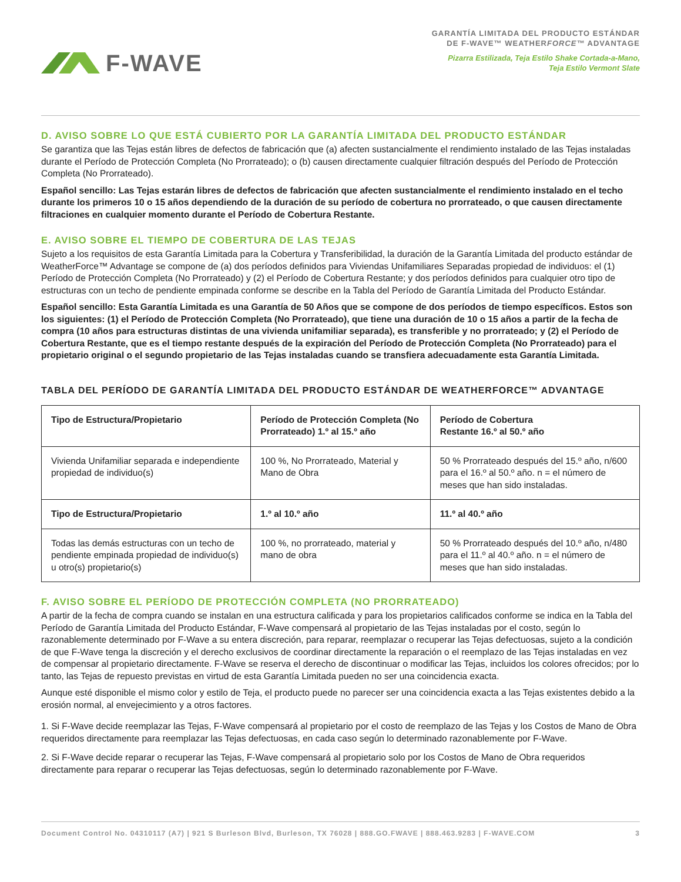F-WAVE
GARANTÍA LIMITADA DEL PRODUCTO ESTÁNDAR
DE F-WAVE™ WEATHERFORCE™ ADVANTAGE
Pizarra Estilizada, Teja Estilo Shake Cortada-a-Mano,
Teja Estilo Vermont Slate
D. AVISO SOBRE LO QUE ESTÁ CUBIERTO POR LA GARANTÍA LIMITADA DEL PRODUCTO ESTÁNDAR
Se garantiza que las Tejas están libres de defectos de fabricación que (a) afecten sustancialmente el rendimiento instalado de las Tejas instaladas durante el Período de Protección Completa (No Prorrateado); o (b) causen directamente cualquier filtración después del Período de Protección Completa (No Prorrateado).
Español sencillo: Las Tejas estarán libres de defectos de fabricación que afecten sustancialmente el rendimiento instalado en el techo durante los primeros 10 o 15 años dependiendo de la duración de su período de cobertura no prorrateado, o que causen directamente filtraciones en cualquier momento durante el Período de Cobertura Restante.
E. AVISO SOBRE EL TIEMPO DE COBERTURA DE LAS TEJAS
Sujeto a los requisitos de esta Garantía Limitada para la Cobertura y Transferibilidad, la duración de la Garantía Limitada del producto estándar de WeatherForce™ Advantage se compone de (a) dos períodos definidos para Viviendas Unifamiliares Separadas propiedad de individuos: el (1) Período de Protección Completa (No Prorrateado) y (2) el Período de Cobertura Restante; y dos períodos definidos para cualquier otro tipo de estructuras con un techo de pendiente empinada conforme se describe en la Tabla del Período de Garantía Limitada del Producto Estándar.
Español sencillo: Esta Garantía Limitada es una Garantía de 50 Años que se compone de dos períodos de tiempo específicos. Estos son los siguientes: (1) el Período de Protección Completa (No Prorrateado), que tiene una duración de 10 o 15 años a partir de la fecha de compra (10 años para estructuras distintas de una vivienda unifamiliar separada), es transferible y no prorrateado; y (2) el Período de Cobertura Restante, que es el tiempo restante después de la expiración del Período de Protección Completa (No Prorrateado) para el propietario original o el segundo propietario de las Tejas instaladas cuando se transfiera adecuadamente esta Garantía Limitada.
TABLA DEL PERÍODO DE GARANTÍA LIMITADA DEL PRODUCTO ESTÁNDAR DE WEATHERFORCE™ ADVANTAGE
| Tipo de Estructura/Propietario | Período de Protección Completa (No Prorrateado) 1.º al 15.º año | Período de Cobertura Restante 16.º al 50.º año |
| --- | --- | --- |
| Vivienda Unifamiliar separada e independiente propiedad de individuo(s) | 100 %, No Prorrateado, Material y Mano de Obra | 50 % Prorrateado después del 15.º año, n/600 para el 16.º al 50.º año. n = el número de meses que han sido instaladas. |
| Tipo de Estructura/Propietario | 1.º al 10.º año | 11.º al 40.º año |
| Todas las demás estructuras con un techo de pendiente empinada propiedad de individuo(s) u otro(s) propietario(s) | 100 %, no prorrateado, material y mano de obra | 50 % Prorrateado después del 10.º año, n/480 para el 11.º al 40.º año. n = el número de meses que han sido instaladas. |
F. AVISO SOBRE EL PERÍODO DE PROTECCIÓN COMPLETA (NO PRORRATEADO)
A partir de la fecha de compra cuando se instalan en una estructura calificada y para los propietarios calificados conforme se indica en la Tabla del Período de Garantía Limitada del Producto Estándar, F-Wave compensará al propietario de las Tejas instaladas por el costo, según lo razonablemente determinado por F-Wave a su entera discreción, para reparar, reemplazar o recuperar las Tejas defectuosas, sujeto a la condición de que F-Wave tenga la discreción y el derecho exclusivos de coordinar directamente la reparación o el reemplazo de las Tejas instaladas en vez de compensar al propietario directamente. F-Wave se reserva el derecho de discontinuar o modificar las Tejas, incluidos los colores ofrecidos; por lo tanto, las Tejas de repuesto previstas en virtud de esta Garantía Limitada pueden no ser una coincidencia exacta.
Aunque esté disponible el mismo color y estilo de Teja, el producto puede no parecer ser una coincidencia exacta a las Tejas existentes debido a la erosión normal, al envejecimiento y a otros factores.
1. Si F-Wave decide reemplazar las Tejas, F-Wave compensará al propietario por el costo de reemplazo de las Tejas y los Costos de Mano de Obra requeridos directamente para reemplazar las Tejas defectuosas, en cada caso según lo determinado razonablemente por F-Wave.
2. Si F-Wave decide reparar o recuperar las Tejas, F-Wave compensará al propietario solo por los Costos de Mano de Obra requeridos directamente para reparar o recuperar las Tejas defectuosas, según lo determinado razonablemente por F-Wave.
Document Control No. 04310117 (A7) | 921 S Burleson Blvd, Burleson, TX 76028 | 888.GO.FWAVE | 888.463.9283 | F-WAVE.COM 3